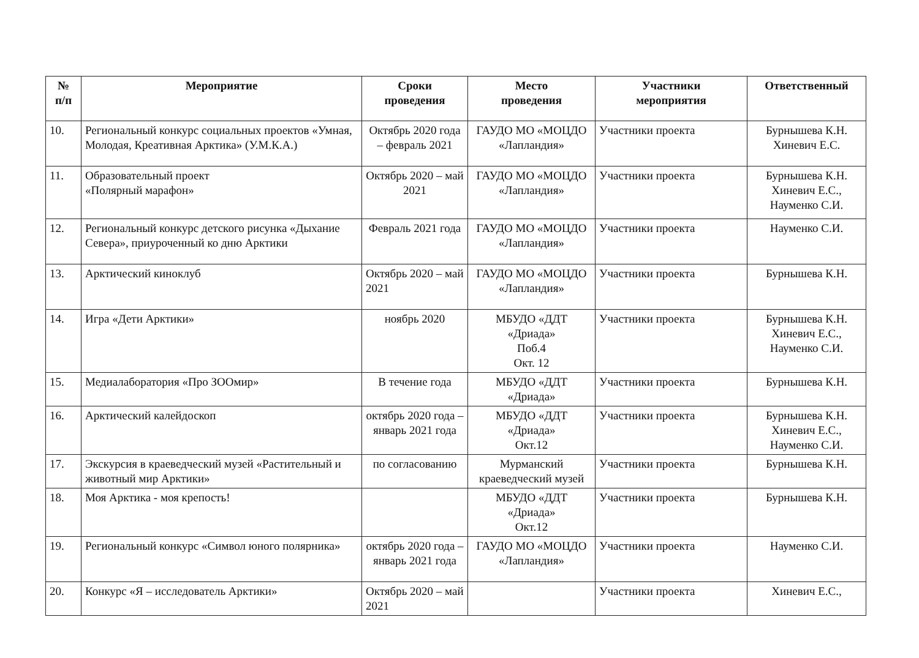| № п/п | Мероприятие | Сроки проведения | Место проведения | Участники мероприятия | Ответственный |
| --- | --- | --- | --- | --- | --- |
| 10. | Региональный конкурс социальных проектов «Умная, Молодая, Креативная Арктика» (У.М.К.А.) | Октябрь 2020 года – февраль 2021 | ГАУДО МО «МОЦДО «Лапландия» | Участники проекта | Бурнышева К.Н. Хиневич Е.С. |
| 11. | Образовательный проект «Полярный марафон» | Октябрь 2020 – май 2021 | ГАУДО МО «МОЦДО «Лапландия» | Участники проекта | Бурнышева К.Н. Хиневич Е.С., Науменко С.И. |
| 12. | Региональный конкурс детского рисунка «Дыхание Севера», приуроченный ко дню Арктики | Февраль 2021 года | ГАУДО МО «МОЦДО «Лапландия» | Участники проекта | Науменко С.И. |
| 13. | Арктический киноклуб | Октябрь 2020 – май 2021 | ГАУДО МО «МОЦДО «Лапландия» | Участники проекта | Бурнышева К.Н. |
| 14. | Игра «Дети Арктики» | ноябрь 2020 | МБУДО «ДДТ «Дриада» Поб.4 Окт. 12 | Участники проекта | Бурнышева К.Н. Хиневич Е.С., Науменко С.И. |
| 15. | Медиалаборатория «Про ЗООмир» | В течение года | МБУДО «ДДТ «Дриада» | Участники проекта | Бурнышева К.Н. |
| 16. | Арктический калейдоскоп | октябрь 2020 года – январь 2021 года | МБУДО «ДДТ «Дриада» Окт.12 | Участники проекта | Бурнышева К.Н. Хиневич Е.С., Науменко С.И. |
| 17. | Экскурсия в краеведческий музей «Растительный и животный мир Арктики» | по согласованию | Мурманский краеведческий музей | Участники проекта | Бурнышева К.Н. |
| 18. | Моя Арктика - моя крепость! | | МБУДО «ДДТ «Дриада» Окт.12 | Участники проекта | Бурнышева К.Н. |
| 19. | Региональный конкурс «Символ юного полярника» | октябрь 2020 года – январь 2021 года | ГАУДО МО «МОЦДО «Лапландия» | Участники проекта | Науменко С.И. |
| 20. | Конкурс «Я – исследователь Арктики» | Октябрь 2020 – май 2021 | | Участники проекта | Хиневич Е.С., |